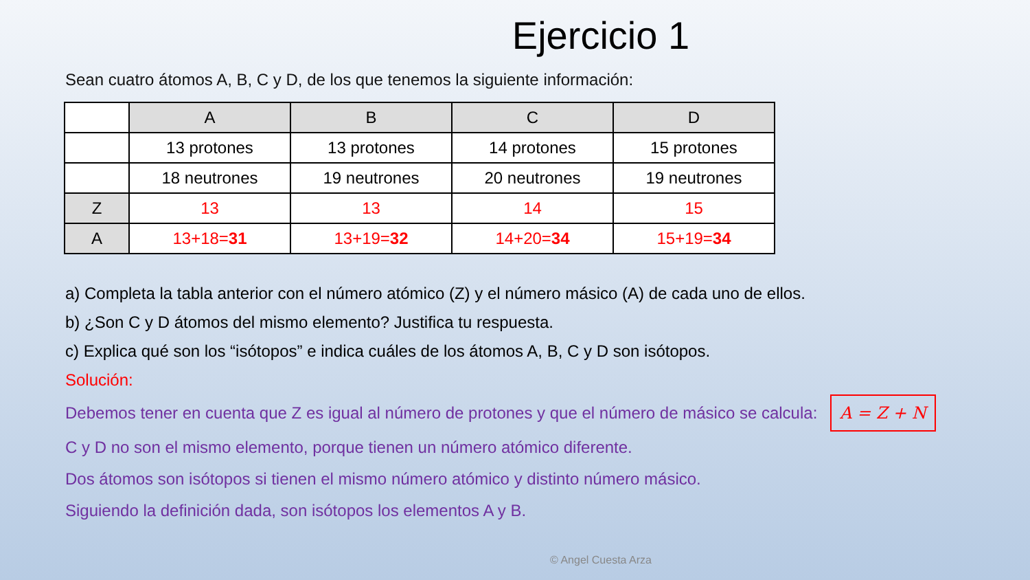Ejercicio 1
Sean cuatro átomos A, B, C y D, de los que tenemos la siguiente información:
| | A | B | C | D |
| | 13 protones | 13 protones | 14 protones | 15 protones |
| | 18 neutrones | 19 neutrones | 20 neutrones | 19 neutrones |
| Z | 13 | 13 | 14 | 15 |
| A | 13+18= 31 | 13+19= 32 | 14+20= 34 | 15+19= 34 |
a) Completa la tabla anterior con el número atómico (Z) y el número másico (A) de cada uno de ellos.
b) ¿Son C y D átomos del mismo elemento? Justifica tu respuesta.
c) Explica qué son los “isótopos” e indica cuáles de los átomos A, B, C y D son isótopos.
Solución:
Debemos tener en cuenta que Z es igual al número de protones y que el número de másico se calcula: A = Z + N
C y D no son el mismo elemento, porque tienen un número atómico diferente.
Dos átomos son isótopos si tienen el mismo número atómico y distinto número másico.
Siguiendo la definición dada, son isótopos los elementos A y B.
© Angel Cuesta Arza